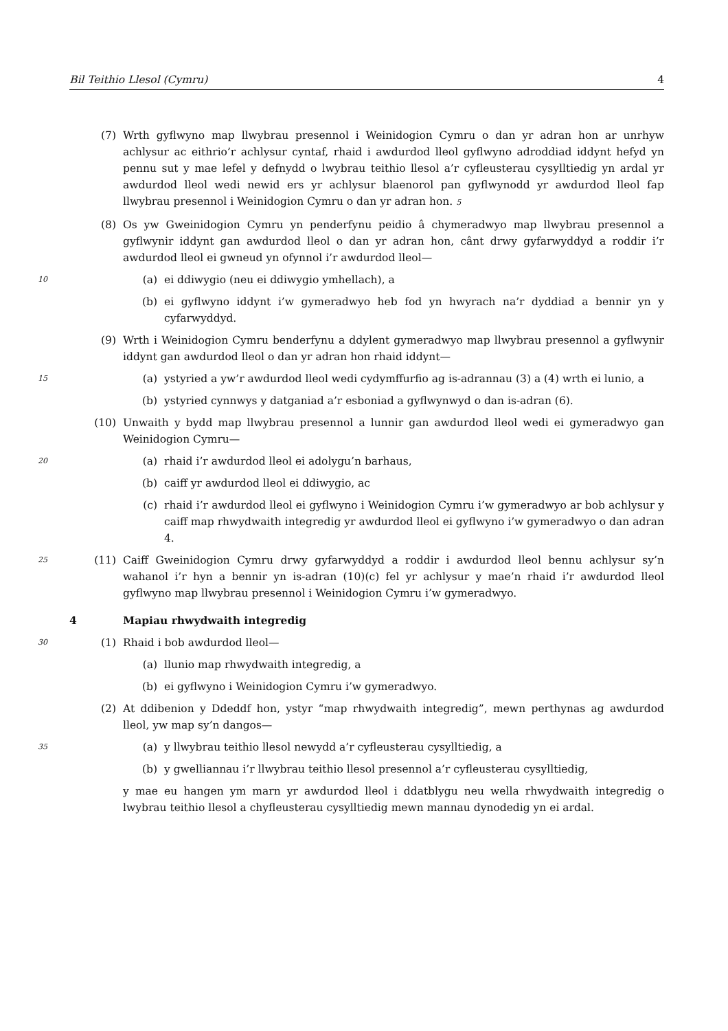Bil Teithio Llesol (Cymru) 4
(7) Wrth gyflwyno map llwybrau presennol i Weinidogion Cymru o dan yr adran hon ar unrhyw achlysur ac eithrio’r achlysur cyntaf, rhaid i awdurdod lleol gyflwyno adroddiad iddynt hefyd yn pennu sut y mae lefel y defnydd o lwybrau teithio llesol a’r cyfleusterau cysylltiedig yn ardal yr awdurdod lleol wedi newid ers yr achlysur blaenorol pan gyflwynodd yr awdurdod lleol fap llwybrau presennol i Weinidogion Cymru o dan yr adran hon. 5
(8) Os yw Gweinidogion Cymru yn penderfynu peidio â chymeradwyo map llwybrau presennol a gyflwynir iddynt gan awdurdod lleol o dan yr adran hon, cânt drwy gyfarwyddyd a roddir i’r awdurdod lleol ei gwneud yn ofynnol i’r awdurdod lleol—
10 (a) ei ddiwygio (neu ei ddiwygio ymhellach), a
(b) ei gyflwyno iddynt i’w gymeradwyo heb fod yn hwyrach na’r dyddiad a bennir yn y cyfarwyddyd.
(9) Wrth i Weinidogion Cymru benderfynu a ddylent gymeradwyo map llwybrau presennol a gyflwynir iddynt gan awdurdod lleol o dan yr adran hon rhaid iddynt—
15 (a) ystyried a yw’r awdurdod lleol wedi cydymffurfio ag is-adrannau (3) a (4) wrth ei lunio, a
(b) ystyried cynnwys y datganiad a’r esboniad a gyflwynwyd o dan is-adran (6).
(10) Unwaith y bydd map llwybrau presennol a lunnir gan awdurdod lleol wedi ei gymeradwyo gan Weinidogion Cymru—
20 (a) rhaid i’r awdurdod lleol ei adolygu’n barhaus,
(b) caiff yr awdurdod lleol ei ddiwygio, ac
(c) rhaid i’r awdurdod lleol ei gyflwyno i Weinidogion Cymru i’w gymeradwyo ar bob achlysur y caiff map rhwydwaith integredig yr awdurdod lleol ei gyflwyno i’w gymeradwyo o dan adran 4.
25 (11) Caiff Gweinidogion Cymru drwy gyfarwyddyd a roddir i awdurdod lleol bennu achlysur sy’n wahanol i’r hyn a bennir yn is-adran (10)(c) fel yr achlysur y mae’n rhaid i’r awdurdod lleol gyflwyno map llwybrau presennol i Weinidogion Cymru i’w gymeradwyo.
4 Mapiau rhwydwaith integredig
30 (1) Rhaid i bob awdurdod lleol—
(a) llunio map rhwydwaith integredig, a
(b) ei gyflwyno i Weinidogion Cymru i’w gymeradwyo.
(2) At ddibenion y Ddeddf hon, ystyr “map rhwydwaith integredig”, mewn perthynas ag awdurdod lleol, yw map sy’n dangos—
35 (a) y llwybrau teithio llesol newydd a’r cyfleusterau cysylltiedig, a
(b) y gwelliannau i’r llwybrau teithio llesol presennol a’r cyfleusterau cysylltiedig,
y mae eu hangen ym marn yr awdurdod lleol i ddatblygu neu wella rhwydwaith integredig o lwybrau teithio llesol a chyfleusterau cysylltiedig mewn mannau dynodedig yn ei ardal.